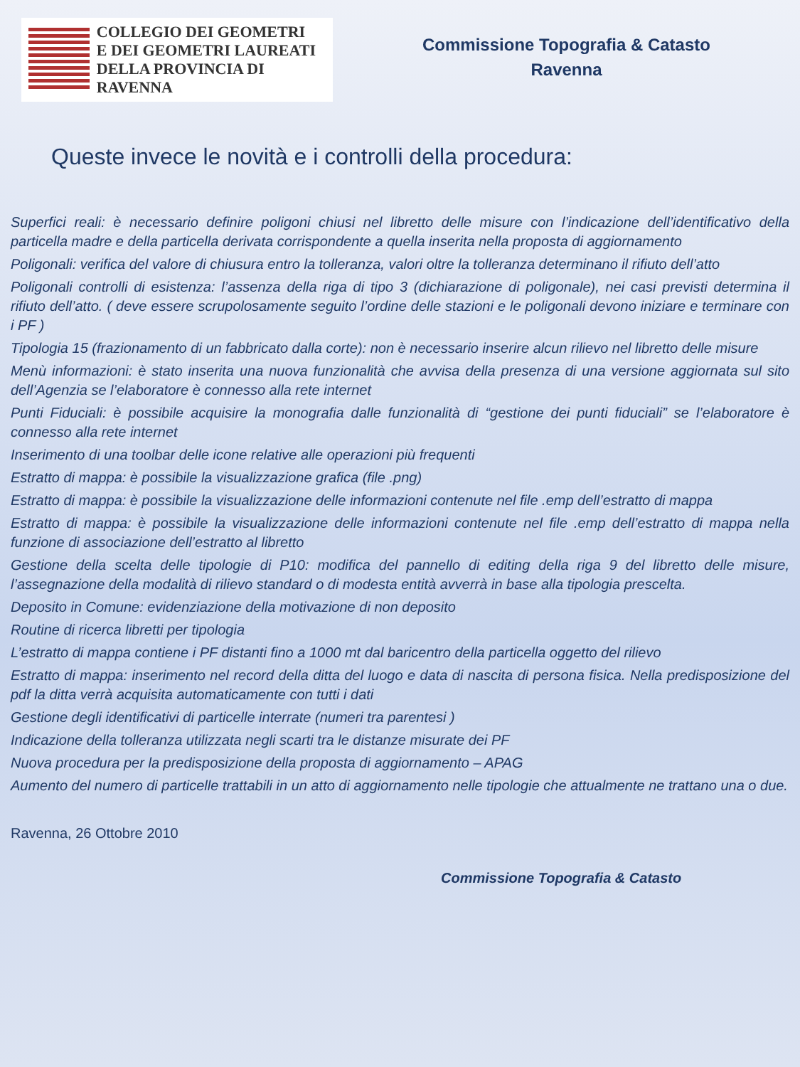COLLEGIO DEI GEOMETRI
E DEI GEOMETRI LAUREATI
DELLA PROVINCIA DI RAVENNA
Commissione Topografia & Catasto
Ravenna
Queste invece le novità e i controlli della procedura:
Superfici reali: è necessario definire poligoni chiusi nel libretto delle misure con l’indicazione dell’identificativo della particella madre e della particella derivata corrispondente a quella inserita nella proposta di aggiornamento
Poligonali: verifica del valore di chiusura entro la tolleranza, valori oltre la tolleranza determinano il rifiuto dell’atto
Poligonali controlli di esistenza: l’assenza della riga di tipo 3 (dichiarazione di poligonale), nei casi previsti determina il rifiuto dell’atto. ( deve essere scrupolosamente seguito l’ordine delle stazioni e le poligonali devono iniziare e terminare con i PF )
Tipologia 15 (frazionamento di un fabbricato dalla corte): non è necessario inserire alcun rilievo nel libretto delle misure
Menù informazioni: è stato inserita una nuova funzionalità che avvisa della presenza di una versione aggiornata sul sito dell’Agenzia se l’elaboratore è connesso alla rete internet
Punti Fiduciali: è possibile acquisire la monografia dalle funzionalità di “gestione dei punti fiduciali” se l’elaboratore è connesso alla rete internet
Inserimento di una toolbar delle icone relative alle operazioni più frequenti
Estratto di mappa: è possibile la visualizzazione grafica (file .png)
Estratto di mappa: è possibile la visualizzazione delle informazioni contenute nel file .emp dell’estratto di mappa
Estratto di mappa: è possibile la visualizzazione delle informazioni contenute nel file .emp dell’estratto di mappa nella funzione di associazione dell’estratto al libretto
Gestione della scelta delle tipologie di P10: modifica del pannello di editing della riga 9 del libretto delle misure, l’assegnazione della modalità di rilievo standard o di modesta entità avverrà in base alla tipologia prescelta.
Deposito in Comune: evidenziazione della motivazione di non deposito
Routine di ricerca libretti per tipologia
L’estratto di mappa contiene i PF distanti fino a 1000 mt dal baricentro della particella oggetto del rilievo
Estratto di mappa: inserimento nel record della ditta del luogo e data di nascita di persona fisica. Nella predisposizione del pdf la ditta verrà acquisita automaticamente con tutti i dati
Gestione degli identificativi di particelle interrate (numeri tra parentesi )
Indicazione della tolleranza utilizzata negli scarti tra le distanze misurate dei PF
Nuova procedura per la predisposizione della proposta di aggiornamento – APAG
Aumento del numero di particelle trattabili in un atto di aggiornamento nelle tipologie che attualmente ne trattano una o due.
Ravenna, 26 Ottobre 2010
Commissione Topografia & Catasto